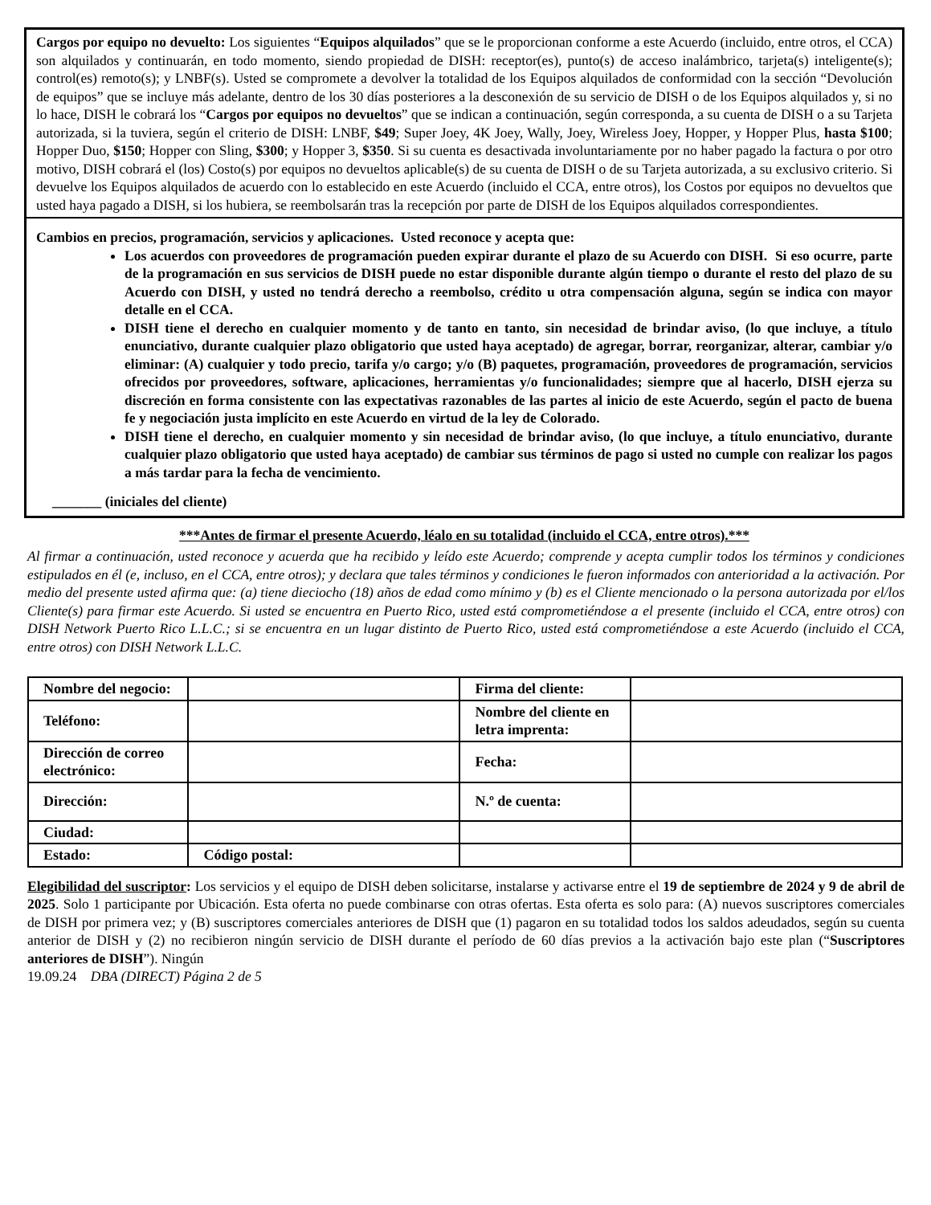Cargos por equipo no devuelto: Los siguientes “Equipos alquilados” que se le proporcionan conforme a este Acuerdo (incluido, entre otros, el CCA) son alquilados y continuarán, en todo momento, siendo propiedad de DISH: receptor(es), punto(s) de acceso inalámbrico, tarjeta(s) inteligente(s); control(es) remoto(s); y LNBF(s). Usted se compromete a devolver la totalidad de los Equipos alquilados de conformidad con la sección “Devolución de equipos” que se incluye más adelante, dentro de los 30 días posteriores a la desconexión de su servicio de DISH o de los Equipos alquilados y, si no lo hace, DISH le cobrará los “Cargos por equipos no devueltos” que se indican a continuación, según corresponda, a su cuenta de DISH o a su Tarjeta autorizada, si la tuviera, según el criterio de DISH: LNBF, $49; Super Joey, 4K Joey, Wally, Joey, Wireless Joey, Hopper, y Hopper Plus, hasta $100; Hopper Duo, $150; Hopper con Sling, $300; y Hopper 3, $350. Si su cuenta es desactivada involuntariamente por no haber pagado la factura o por otro motivo, DISH cobrará el (los) Costo(s) por equipos no devueltos aplicable(s) de su cuenta de DISH o de su Tarjeta autorizada, a su exclusivo criterio. Si devuelve los Equipos alquilados de acuerdo con lo establecido en este Acuerdo (incluido el CCA, entre otros), los Costos por equipos no devueltos que usted haya pagado a DISH, si los hubiera, se reembolsarán tras la recepción por parte de DISH de los Equipos alquilados correspondientes.
Cambios en precios, programación, servicios y aplicaciones. Usted reconoce y acepta que:
Los acuerdos con proveedores de programación pueden expirar durante el plazo de su Acuerdo con DISH. Si eso ocurre, parte de la programación en sus servicios de DISH puede no estar disponible durante algún tiempo o durante el resto del plazo de su Acuerdo con DISH, y usted no tendrá derecho a reembolso, crédito u otra compensación alguna, según se indica con mayor detalle en el CCA.
DISH tiene el derecho en cualquier momento y de tanto en tanto, sin necesidad de brindar aviso, (lo que incluye, a título enunciativo, durante cualquier plazo obligatorio que usted haya aceptado) de agregar, borrar, reorganizar, alterar, cambiar y/o eliminar: (A) cualquier y todo precio, tarifa y/o cargo; y/o (B) paquetes, programación, proveedores de programación, servicios ofrecidos por proveedores, software, aplicaciones, herramientas y/o funcionalidades; siempre que al hacerlo, DISH ejerza su discreción en forma consistente con las expectativas razonables de las partes al inicio de este Acuerdo, según el pacto de buena fe y negociación justa implícito en este Acuerdo en virtud de la ley de Colorado.
DISH tiene el derecho, en cualquier momento y sin necesidad de brindar aviso, (lo que incluye, a título enunciativo, durante cualquier plazo obligatorio que usted haya aceptado) de cambiar sus términos de pago si usted no cumple con realizar los pagos a más tardar para la fecha de vencimiento.
_______ (iniciales del cliente)
***Antes de firmar el presente Acuerdo, léalo en su totalidad (incluido el CCA, entre otros).***
Al firmar a continuación, usted reconoce y acuerda que ha recibido y leído este Acuerdo; comprende y acepta cumplir todos los términos y condiciones estipulados en él (e, incluso, en el CCA, entre otros); y declara que tales términos y condiciones le fueron informados con anterioridad a la activación. Por medio del presente usted afirma que: (a) tiene dieciocho (18) años de edad como mínimo y (b) es el Cliente mencionado o la persona autorizada por el/los Cliente(s) para firmar este Acuerdo. Si usted se encuentra en Puerto Rico, usted está comprometiéndose a el presente (incluido el CCA, entre otros) con DISH Network Puerto Rico L.L.C.; si se encuentra en un lugar distinto de Puerto Rico, usted está comprometiéndose a este Acuerdo (incluido el CCA, entre otros) con DISH Network L.L.C.
| Nombre del negocio: | | Firma del cliente: | |
| Teléfono: | | Nombre del cliente en letra imprenta: | |
| Dirección de correo electrónico: | | Fecha: | |
| Dirección: | | N.º de cuenta: | |
| Ciudad: | | | |
| Estado: | Código postal: | | |
Elegibilidad del suscriptor: Los servicios y el equipo de DISH deben solicitarse, instalarse y activarse entre el 19 de septiembre de 2024 y 9 de abril de 2025. Solo 1 participante por Ubicación. Esta oferta no puede combinarse con otras ofertas. Esta oferta es solo para: (A) nuevos suscriptores comerciales de DISH por primera vez; y (B) suscriptores comerciales anteriores de DISH que (1) pagaron en su totalidad todos los saldos adeudados, según su cuenta anterior de DISH y (2) no recibieron ningún servicio de DISH durante el período de 60 días previos a la activación bajo este plan (“Suscriptores anteriores de DISH”). Ningún
19.09.24 DBA (DIRECT) Página 2 de 5